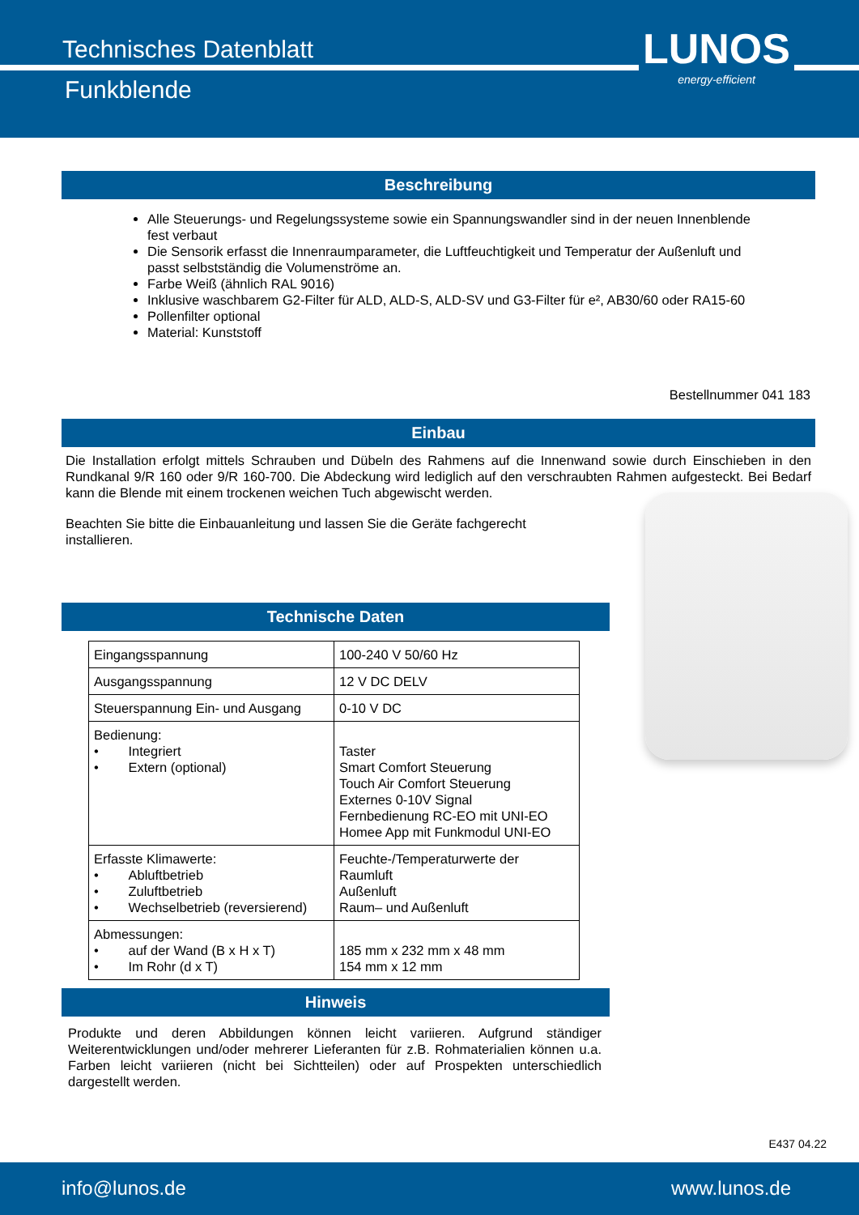Technisches Datenblatt
Funkblende
LUNOS
energy-efficient
Beschreibung
Alle Steuerungs- und Regelungssysteme sowie ein Spannungswandler sind in der neuen Innenblende fest verbaut
Die Sensorik erfasst die Innenraumparameter, die Luftfeuchtigkeit und Temperatur der Außenluft und passt selbstständig die Volumenströme an.
Farbe Weiß (ähnlich RAL 9016)
Inklusive waschbarem G2-Filter für ALD, ALD-S, ALD-SV und G3-Filter für e², AB30/60 oder RA15-60
Pollenfilter optional
Material: Kunststoff
Bestellnummer 041 183
Einbau
Die Installation erfolgt mittels Schrauben und Dübeln des Rahmens auf die Innenwand sowie durch Einschieben in den Rundkanal 9/R 160 oder 9/R 160-700. Die Abdeckung wird lediglich auf den verschraubten Rahmen aufgesteckt. Bei Bedarf kann die Blende mit einem trockenen weichen Tuch abgewischt werden.
Beachten Sie bitte die Einbauanleitung und lassen Sie die Geräte fachgerecht installieren.
Technische Daten
| Eingangsspannung | 100-240 V 50/60 Hz |
| Ausgangsspannung | 12 V DC DELV |
| Steuerspannung Ein- und Ausgang | 0-10 V DC |
| Bedienung: • Integriert • Extern (optional) | Taster Smart Comfort Steuerung Touch Air Comfort Steuerung Externes 0-10V Signal Fernbedienung RC-EO mit UNI-EO Homee App mit Funkmodul UNI-EO |
| Erfasste Klimawerte: • Abluftbetrieb • Zuluftbetrieb • Wechselbetrieb (reversierend) | Feuchte-/Temperaturwerte der Raumluft Außenluft Raum– und Außenluft |
| Abmessungen: • auf der Wand (B x H x T) • Im Rohr (d x T) | 185 mm x 232 mm x 48 mm 154 mm x 12 mm |
Hinweis
Produkte und deren Abbildungen können leicht variieren. Aufgrund ständiger Weiterentwicklungen und/oder mehrerer Lieferanten für z.B. Rohmaterialien können u.a. Farben leicht variieren (nicht bei Sichtteilen) oder auf Prospekten unterschiedlich dargestellt werden.
E437 04.22
info@lunos.de www.lunos.de